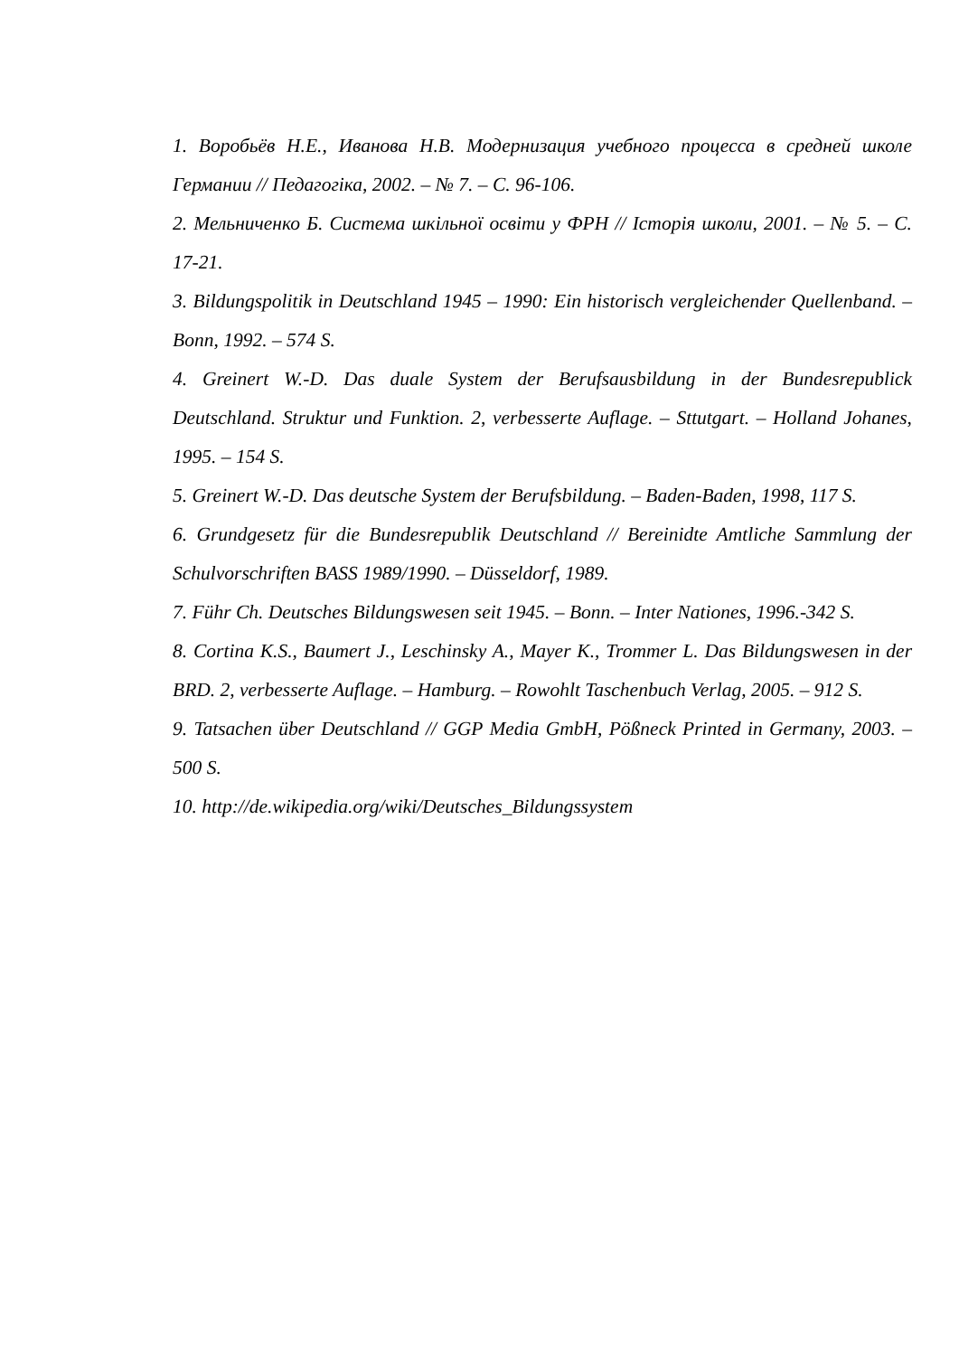1. Воробьёв Н.Е., Иванова Н.В. Модернизация учебного процесса в средней школе Германии // Педагогіка, 2002. – № 7. – С. 96-106.
2. Мельниченко Б. Система шкільної освіти у ФРН // Історія школи, 2001. – № 5. – С. 17-21.
3. Bildungspolitik in Deutschland 1945 – 1990: Ein historisch vergleichender Quellenband. – Bonn, 1992. – 574 S.
4. Greinert W.-D. Das duale System der Berufsausbildung in der Bundesrepublick Deutschland. Struktur und Funktion. 2, verbesserte Auflage. – Sttutgart. – Holland Johanes, 1995. – 154 S.
5. Greinert W.-D. Das deutsche System der Berufsbildung. – Baden-Baden, 1998, 117 S.
6. Grundgesetz für die Bundesrepublik Deutschland // Bereinidte Amtliche Sammlung der Schulvorschriften BASS 1989/1990. – Düsseldorf, 1989.
7. Führ Ch. Deutsches Bildungswesen seit 1945. – Bonn. – Inter Nationes, 1996.-342 S.
8. Cortina K.S., Baumert J., Leschinsky A., Mayer K., Trommer L. Das Bildungswesen in der BRD. 2, verbesserte Auflage. – Hamburg. – Rowohlt Taschenbuch Verlag, 2005. – 912 S.
9. Tatsachen über Deutschland // GGP Media GmbH, Pößneck Printed in Germany, 2003. – 500 S.
10. http://de.wikipedia.org/wiki/Deutsches_Bildungssystem